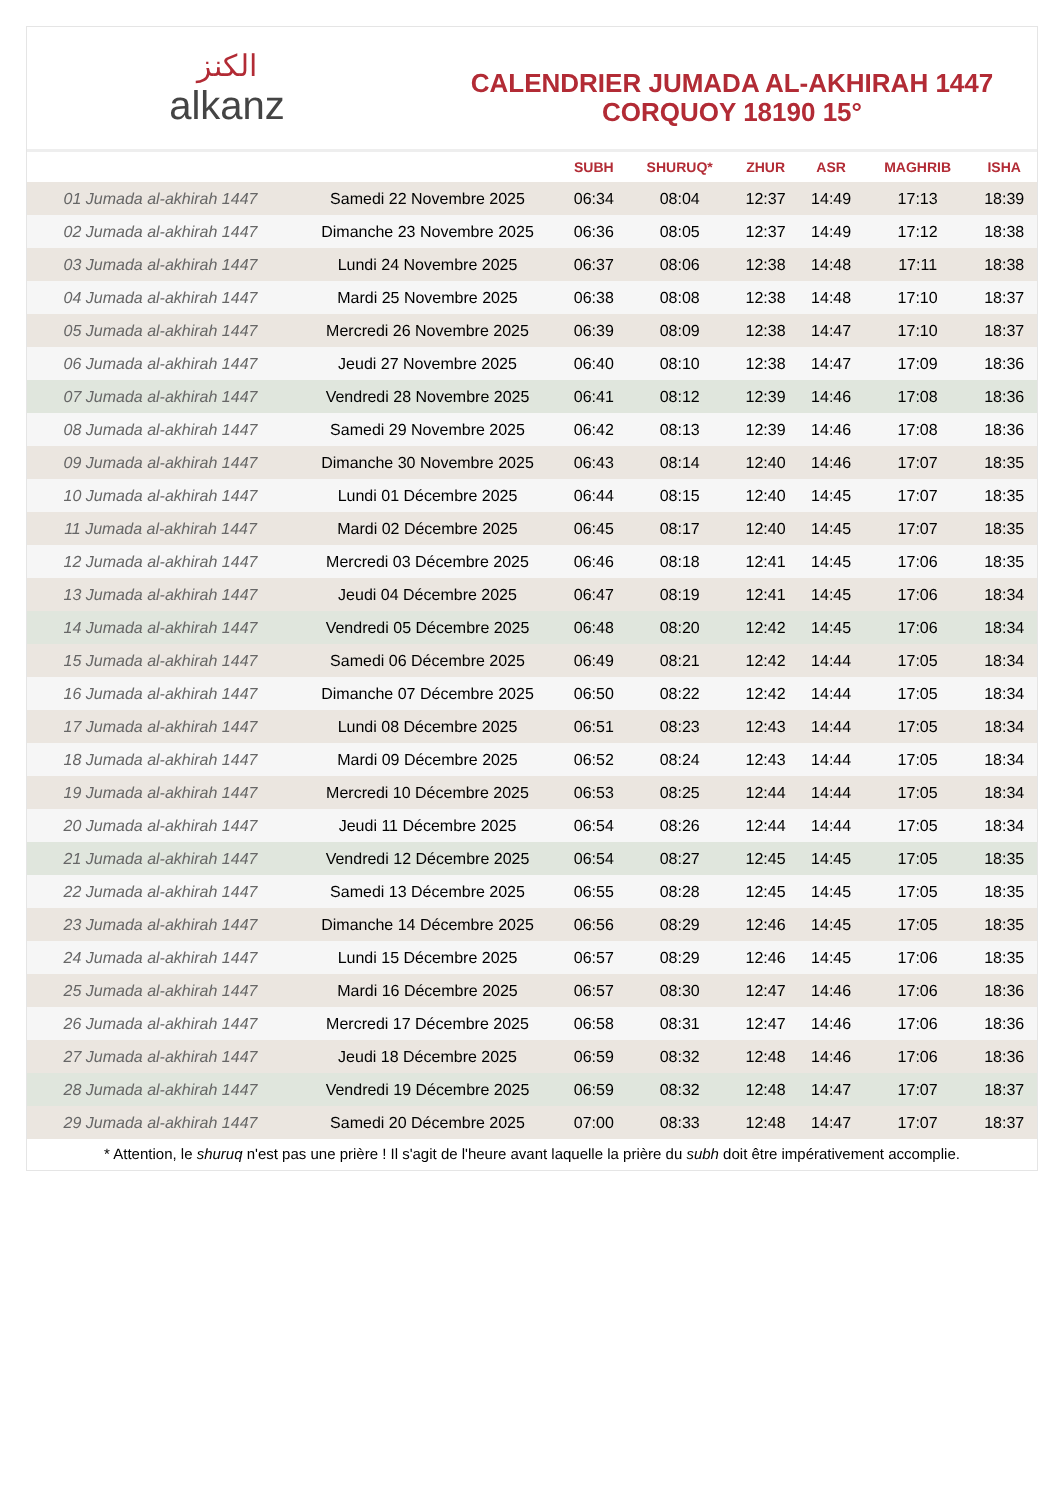ﺍﻟﻜﻨﺰ
alkanz
CALENDRIER JUMADA AL-AKHIRAH 1447
CORQUOY 18190 15°
| | | SUBH | SHURUQ* | ZHUR | ASR | MAGHRIB | ISHA |
| --- | --- | --- | --- | --- | --- | --- | --- |
| 01 Jumada al-akhirah 1447 | Samedi 22 Novembre 2025 | 06:34 | 08:04 | 12:37 | 14:49 | 17:13 | 18:39 |
| 02 Jumada al-akhirah 1447 | Dimanche 23 Novembre 2025 | 06:36 | 08:05 | 12:37 | 14:49 | 17:12 | 18:38 |
| 03 Jumada al-akhirah 1447 | Lundi 24 Novembre 2025 | 06:37 | 08:06 | 12:38 | 14:48 | 17:11 | 18:38 |
| 04 Jumada al-akhirah 1447 | Mardi 25 Novembre 2025 | 06:38 | 08:08 | 12:38 | 14:48 | 17:10 | 18:37 |
| 05 Jumada al-akhirah 1447 | Mercredi 26 Novembre 2025 | 06:39 | 08:09 | 12:38 | 14:47 | 17:10 | 18:37 |
| 06 Jumada al-akhirah 1447 | Jeudi 27 Novembre 2025 | 06:40 | 08:10 | 12:38 | 14:47 | 17:09 | 18:36 |
| 07 Jumada al-akhirah 1447 | Vendredi 28 Novembre 2025 | 06:41 | 08:12 | 12:39 | 14:46 | 17:08 | 18:36 |
| 08 Jumada al-akhirah 1447 | Samedi 29 Novembre 2025 | 06:42 | 08:13 | 12:39 | 14:46 | 17:08 | 18:36 |
| 09 Jumada al-akhirah 1447 | Dimanche 30 Novembre 2025 | 06:43 | 08:14 | 12:40 | 14:46 | 17:07 | 18:35 |
| 10 Jumada al-akhirah 1447 | Lundi 01 Décembre 2025 | 06:44 | 08:15 | 12:40 | 14:45 | 17:07 | 18:35 |
| 11 Jumada al-akhirah 1447 | Mardi 02 Décembre 2025 | 06:45 | 08:17 | 12:40 | 14:45 | 17:07 | 18:35 |
| 12 Jumada al-akhirah 1447 | Mercredi 03 Décembre 2025 | 06:46 | 08:18 | 12:41 | 14:45 | 17:06 | 18:35 |
| 13 Jumada al-akhirah 1447 | Jeudi 04 Décembre 2025 | 06:47 | 08:19 | 12:41 | 14:45 | 17:06 | 18:34 |
| 14 Jumada al-akhirah 1447 | Vendredi 05 Décembre 2025 | 06:48 | 08:20 | 12:42 | 14:45 | 17:06 | 18:34 |
| 15 Jumada al-akhirah 1447 | Samedi 06 Décembre 2025 | 06:49 | 08:21 | 12:42 | 14:44 | 17:05 | 18:34 |
| 16 Jumada al-akhirah 1447 | Dimanche 07 Décembre 2025 | 06:50 | 08:22 | 12:42 | 14:44 | 17:05 | 18:34 |
| 17 Jumada al-akhirah 1447 | Lundi 08 Décembre 2025 | 06:51 | 08:23 | 12:43 | 14:44 | 17:05 | 18:34 |
| 18 Jumada al-akhirah 1447 | Mardi 09 Décembre 2025 | 06:52 | 08:24 | 12:43 | 14:44 | 17:05 | 18:34 |
| 19 Jumada al-akhirah 1447 | Mercredi 10 Décembre 2025 | 06:53 | 08:25 | 12:44 | 14:44 | 17:05 | 18:34 |
| 20 Jumada al-akhirah 1447 | Jeudi 11 Décembre 2025 | 06:54 | 08:26 | 12:44 | 14:44 | 17:05 | 18:34 |
| 21 Jumada al-akhirah 1447 | Vendredi 12 Décembre 2025 | 06:54 | 08:27 | 12:45 | 14:45 | 17:05 | 18:35 |
| 22 Jumada al-akhirah 1447 | Samedi 13 Décembre 2025 | 06:55 | 08:28 | 12:45 | 14:45 | 17:05 | 18:35 |
| 23 Jumada al-akhirah 1447 | Dimanche 14 Décembre 2025 | 06:56 | 08:29 | 12:46 | 14:45 | 17:05 | 18:35 |
| 24 Jumada al-akhirah 1447 | Lundi 15 Décembre 2025 | 06:57 | 08:29 | 12:46 | 14:45 | 17:06 | 18:35 |
| 25 Jumada al-akhirah 1447 | Mardi 16 Décembre 2025 | 06:57 | 08:30 | 12:47 | 14:46 | 17:06 | 18:36 |
| 26 Jumada al-akhirah 1447 | Mercredi 17 Décembre 2025 | 06:58 | 08:31 | 12:47 | 14:46 | 17:06 | 18:36 |
| 27 Jumada al-akhirah 1447 | Jeudi 18 Décembre 2025 | 06:59 | 08:32 | 12:48 | 14:46 | 17:06 | 18:36 |
| 28 Jumada al-akhirah 1447 | Vendredi 19 Décembre 2025 | 06:59 | 08:32 | 12:48 | 14:47 | 17:07 | 18:37 |
| 29 Jumada al-akhirah 1447 | Samedi 20 Décembre 2025 | 07:00 | 08:33 | 12:48 | 14:47 | 17:07 | 18:37 |
* Attention, le shuruq n'est pas une prière ! Il s'agit de l'heure avant laquelle la prière du subh doit être impérativement accomplie.